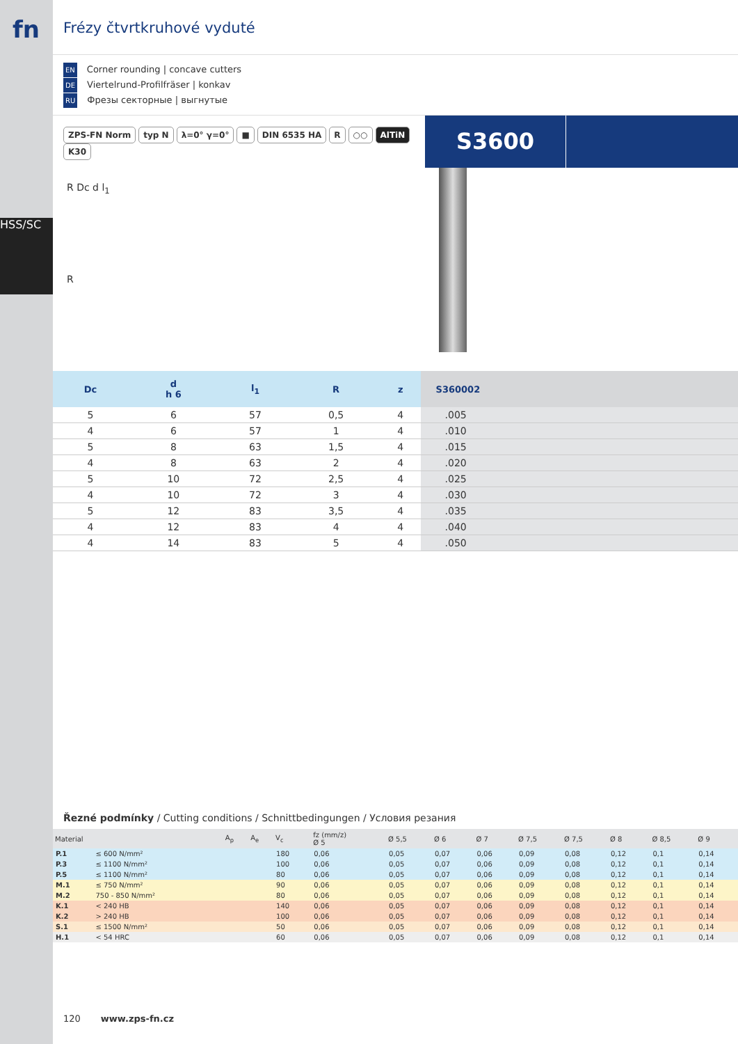fn
HSS/SC
Frézy čtvrtkruhové vyduté
EN Corner rounding | concave cutters
DE Viertelrund-Profilfräser | konkav
RU Фрезы секторные | выгнутые
ZPS-FN Norm typ N λ=0° γ=0° ■ DIN 6535 HA R ○○ AlTiN K30
S3600
R Dc d l<sub>1</sub>
R
| Dc | d h 6 | l<sub>1</sub> | R | z | S360002 |
| --- | --- | --- | --- | --- | --- |
| 5 | 6 | 57 | 0,5 | 4 | .005 |
| 4 | 6 | 57 | 1 | 4 | .010 |
| 5 | 8 | 63 | 1,5 | 4 | .015 |
| 4 | 8 | 63 | 2 | 4 | .020 |
| 5 | 10 | 72 | 2,5 | 4 | .025 |
| 4 | 10 | 72 | 3 | 4 | .030 |
| 5 | 12 | 83 | 3,5 | 4 | .035 |
| 4 | 12 | 83 | 4 | 4 | .040 |
| 4 | 14 | 83 | 5 | 4 | .050 |
Řezné podmínky / Cutting conditions / Schnittbedingungen / Условия резания
| Material | | A<sub>p</sub> | A<sub>e</sub> | V<sub>c</sub> | fz (mm/z) Ø 5 | Ø 5,5 | Ø 6 | Ø 7 | Ø 7,5 | Ø 7,5 | Ø 8 | Ø 8,5 | Ø 9 |
| --- | --- | --- | --- | --- | --- | --- | --- | --- | --- | --- | --- | --- | --- |
| P.1 | ≤ 600 N/mm² | | | 180 | 0,06 | 0,05 | 0,07 | 0,06 | 0,09 | 0,08 | 0,12 | 0,1 | 0,14 |
| P.3 | ≤ 1100 N/mm² | | | 100 | 0,06 | 0,05 | 0,07 | 0,06 | 0,09 | 0,08 | 0,12 | 0,1 | 0,14 |
| P.5 | ≤ 1100 N/mm² | | | 80 | 0,06 | 0,05 | 0,07 | 0,06 | 0,09 | 0,08 | 0,12 | 0,1 | 0,14 |
| M.1 | ≤ 750 N/mm² | | | 90 | 0,06 | 0,05 | 0,07 | 0,06 | 0,09 | 0,08 | 0,12 | 0,1 | 0,14 |
| M.2 | 750 - 850 N/mm² | | | 80 | 0,06 | 0,05 | 0,07 | 0,06 | 0,09 | 0,08 | 0,12 | 0,1 | 0,14 |
| K.1 | < 240 HB | | | 140 | 0,06 | 0,05 | 0,07 | 0,06 | 0,09 | 0,08 | 0,12 | 0,1 | 0,14 |
| K.2 | > 240 HB | | | 100 | 0,06 | 0,05 | 0,07 | 0,06 | 0,09 | 0,08 | 0,12 | 0,1 | 0,14 |
| S.1 | ≤ 1500 N/mm² | | | 50 | 0,06 | 0,05 | 0,07 | 0,06 | 0,09 | 0,08 | 0,12 | 0,1 | 0,14 |
| H.1 | < 54 HRC | | | 60 | 0,06 | 0,05 | 0,07 | 0,06 | 0,09 | 0,08 | 0,12 | 0,1 | 0,14 |
120 www.zps-fn.cz